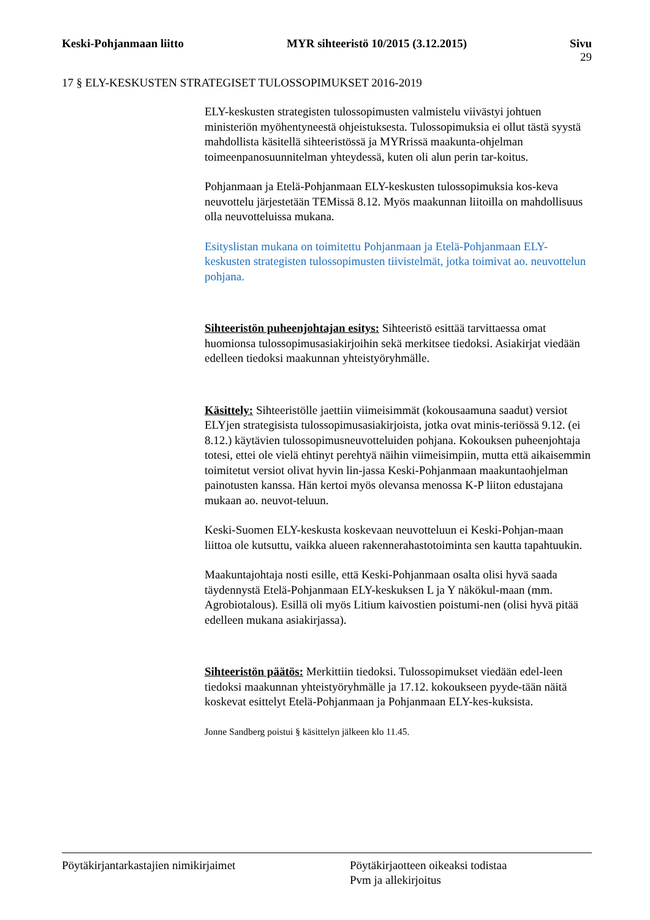Keski-Pohjanmaan liitto MYR sihteeristö 10/2015 (3.12.2015)
Sivu
29
17 § ELY-KESKUSTEN STRATEGISET TULOSSOPIMUKSET 2016-2019
ELY-keskusten strategisten tulossopimusten valmistelu viivästyi johtuen ministeriön myöhentyneestä ohjeistuksesta. Tulossopimuksia ei ollut tästä syystä mahdollista käsitellä sihteeristössä ja MYRrissä maakunta-ohjelman toimeenpanosuunnitelman yhteydessä, kuten oli alun perin tar-koitus.
Pohjanmaan ja Etelä-Pohjanmaan ELY-keskusten tulossopimuksia kos-keva neuvottelu järjestetään TEMissä 8.12. Myös maakunnan liitoilla on mahdollisuus olla neuvotteluissa mukana.
Esityslistan mukana on toimitettu Pohjanmaan ja Etelä-Pohjanmaan ELY-keskusten strategisten tulossopimusten tiivistelmät, jotka toimivat ao. neuvottelun pohjana.
Sihteeristön puheenjohtajan esitys: Sihteeristö esittää tarvittaessa omat huomionsa tulossopimusasiakirjoihin sekä merkitsee tiedoksi. Asiakirjat viedään edelleen tiedoksi maakunnan yhteistyöryhmälle.
Käsittely: Sihteeristölle jaettiin viimeisimmät (kokousaamuna saadut) versiot ELYjen strategisista tulossopimusasiakirjoista, jotka ovat minis-teriössä 9.12. (ei 8.12.) käytävien tulossopimusneuvotteluiden pohjana. Kokouksen puheenjohtaja totesi, ettei ole vielä ehtinyt perehtyä näihin viimeisimpiin, mutta että aikaisemmin toimitetut versiot olivat hyvin lin-jassa Keski-Pohjanmaan maakuntaohjelman painotusten kanssa. Hän kertoi myös olevansa menossa K-P liiton edustajana mukaan ao. neuvot-teluun.
Keski-Suomen ELY-keskusta koskevaan neuvotteluun ei Keski-Pohjan-maan liittoa ole kutsuttu, vaikka alueen rakennerahastotoiminta sen kautta tapahtuukin.
Maakuntajohtaja nosti esille, että Keski-Pohjanmaan osalta olisi hyvä saada täydennystä Etelä-Pohjanmaan ELY-keskuksen L ja Y näkökul-maan (mm. Agrobiotalous). Esillä oli myös Litium kaivostien poistumi-nen (olisi hyvä pitää edelleen mukana asiakirjassa).
Sihteeristön päätös: Merkittiin tiedoksi. Tulossopimukset viedään edel-leen tiedoksi maakunnan yhteistyöryhmälle ja 17.12. kokoukseen pyyde-tään näitä koskevat esittelyt Etelä-Pohjanmaan ja Pohjanmaan ELY-kes-kuksista.
Jonne Sandberg poistui § käsittelyn jälkeen klo 11.45.
Pöytäkirjantarkastajien nimikirjaimet Pöytäkirjaotteen oikeaksi todistaa
Pvm ja allekirjoitus